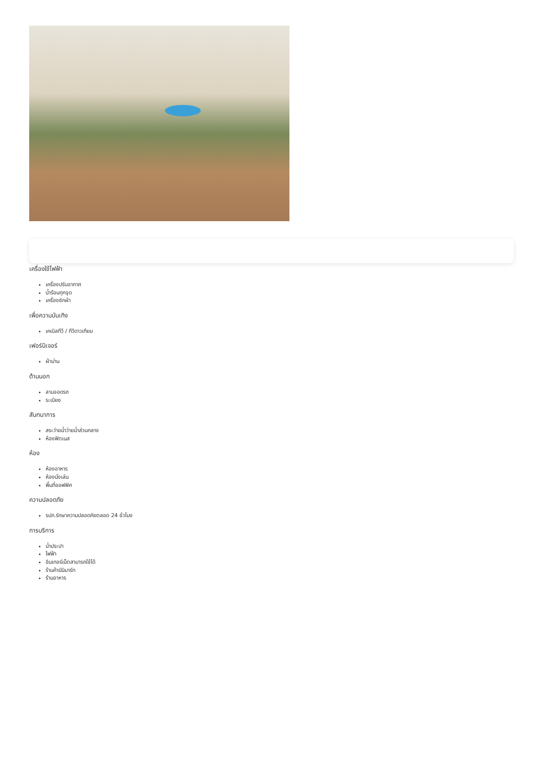เครื่องใช้ไฟฟ้า
เครื่องปรับอากาศ
น้ำร้อนทุกจุด
เครื่องซักผ้า
เพื่อความบันเทิง
เคเบิลทีวี / ทีวีดาวเทียม
เฟอร์นิเจอร์
ผ้าม่าน
ด้านนอก
ลานจอดรถ
ระเบียง
สันทนาการ
สระว่ายน้ำว่ายน้ำส่วนกลาง
ห้องฟิตเนส
ห้อง
ห้องอาหาร
ห้องนั่งเล่น
พื้นที่ออฟฟิศ
ความปลอดภัย
รปภ.รักษาความปลอดภัยตลอด 24 ชั่วโมง
การบริการ
น้ำประปา
ไฟฟ้า
อินเทอร์เน็ตสามารถใช้ได้
ร้านค้ามินิมาร์ท
ร้านอาหาร